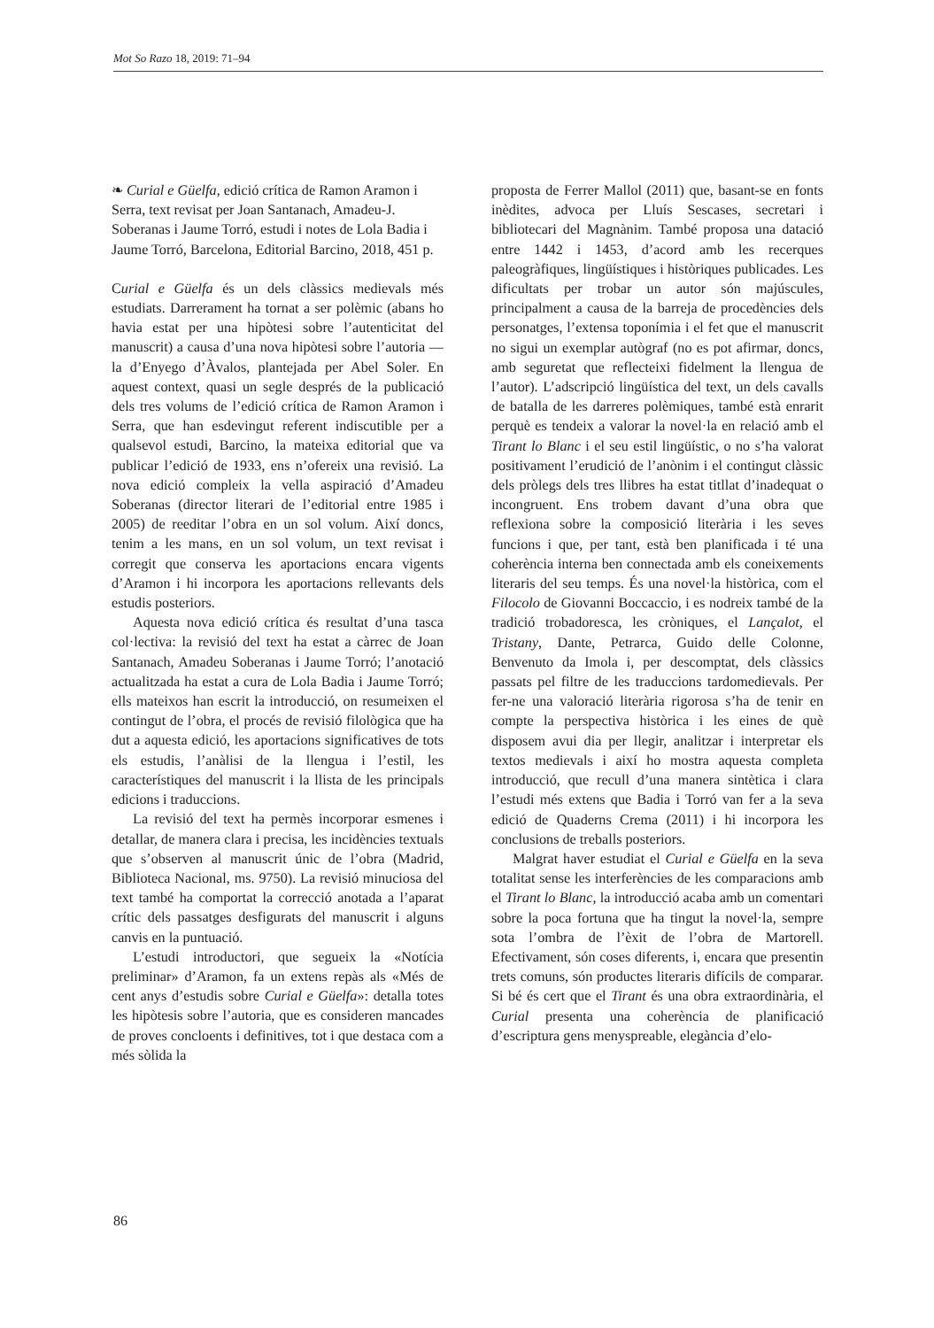Mot So Razo 18, 2019: 71–94
❧ Curial e Güelfa, edició crítica de Ramon Aramon i Serra, text revisat per Joan Santanach, Amadeu-J. Soberanas i Jaume Torró, estudi i notes de Lola Badia i Jaume Torró, Barcelona, Editorial Barcino, 2018, 451 p.
Curial e Güelfa és un dels clàssics medievals més estudiats. Darrerament ha tornat a ser polèmic (abans ho havia estat per una hipòtesi sobre l’autenticitat del manuscrit) a causa d’una nova hipòtesi sobre l’autoria —la d’Enyego d’Àvalos, plantejada per Abel Soler. En aquest context, quasi un segle després de la publicació dels tres volums de l’edició crítica de Ramon Aramon i Serra, que han esdevingut referent indiscutible per a qualsevol estudi, Barcino, la mateixa editorial que va publicar l’edició de 1933, ens n’ofereix una revisió. La nova edició compleix la vella aspiració d’Amadeu Soberanas (director literari de l’editorial entre 1985 i 2005) de reeditar l’obra en un sol volum. Així doncs, tenim a les mans, en un sol volum, un text revisat i corregit que conserva les aportacions encara vigents d’Aramon i hi incorpora les aportacions rellevants dels estudis posteriors.
Aquesta nova edició crítica és resultat d’una tasca col·lectiva: la revisió del text ha estat a càrrec de Joan Santanach, Amadeu Soberanas i Jaume Torró; l’anotació actualitzada ha estat a cura de Lola Badia i Jaume Torró; ells mateixos han escrit la introducció, on resumeixen el contingut de l’obra, el procés de revisió filològica que ha dut a aquesta edició, les aportacions significatives de tots els estudis, l’anàlisi de la llengua i l’estil, les característiques del manuscrit i la llista de les principals edicions i traduccions.
La revisió del text ha permès incorporar esmenes i detallar, de manera clara i precisa, les incidències textuals que s’observen al manuscrit únic de l’obra (Madrid, Biblioteca Nacional, ms. 9750). La revisió minuciosa del text també ha comportat la correcció anotada a l’aparat crític dels passatges desfigurats del manuscrit i alguns canvis en la puntuació.
L’estudi introductori, que segueix la «Notícia preliminar» d’Aramon, fa un extens repàs als «Més de cent anys d’estudis sobre Curial e Güelfa»: detalla totes les hipòtesis sobre l’autoria, que es consideren mancades de proves concloents i definitives, tot i que destaca com a més sòlida la
proposta de Ferrer Mallol (2011) que, basant-se en fonts inèdites, advoca per Lluís Sescases, secretari i bibliotecari del Magnànim. També proposa una datació entre 1442 i 1453, d’acord amb les recerques paleogràfiques, lingüístiques i històriques publicades. Les dificultats per trobar un autor són majúscules, principalment a causa de la barreja de procedències dels personatges, l’extensa toponímia i el fet que el manuscrit no sigui un exemplar autògraf (no es pot afirmar, doncs, amb seguretat que reflecteixi fidelment la llengua de l’autor). L’adscripció lingüística del text, un dels cavalls de batalla de les darreres polèmiques, també està enrarit perquè es tendeix a valorar la novel·la en relació amb el Tirant lo Blanc i el seu estil lingüístic, o no s’ha valorat positivament l’erudició de l’anònim i el contingut clàssic dels pròlegs dels tres llibres ha estat titllat d’inadequat o incongruent. Ens trobem davant d’una obra que reflexiona sobre la composició literària i les seves funcions i que, per tant, està ben planificada i té una coherència interna ben connectada amb els coneixements literaris del seu temps. És una novel·la històrica, com el Filocolo de Giovanni Boccaccio, i es nodreix també de la tradició trobadoresca, les cròniques, el Lançalot, el Tristany, Dante, Petrarca, Guido delle Colonne, Benvenuto da Imola i, per descomptat, dels clàssics passats pel filtre de les traduccions tardomedievals. Per fer-ne una valoració literària rigorosa s’ha de tenir en compte la perspectiva històrica i les eines de què disposem avui dia per llegir, analitzar i interpretar els textos medievals i així ho mostra aquesta completa introducció, que recull d’una manera sintètica i clara l’estudi més extens que Badia i Torró van fer a la seva edició de Quaderns Crema (2011) i hi incorpora les conclusions de treballs posteriors.
Malgrat haver estudiat el Curial e Güelfa en la seva totalitat sense les interferències de les comparacions amb el Tirant lo Blanc, la introducció acaba amb un comentari sobre la poca fortuna que ha tingut la novel·la, sempre sota l’ombra de l’èxit de l’obra de Martorell. Efectivament, són coses diferents, i, encara que presentin trets comuns, són productes literaris difícils de comparar. Si bé és cert que el Tirant és una obra extraordinària, el Curial presenta una coherència de planificació d’escriptura gens menyspreable, elegància d’elo-
86